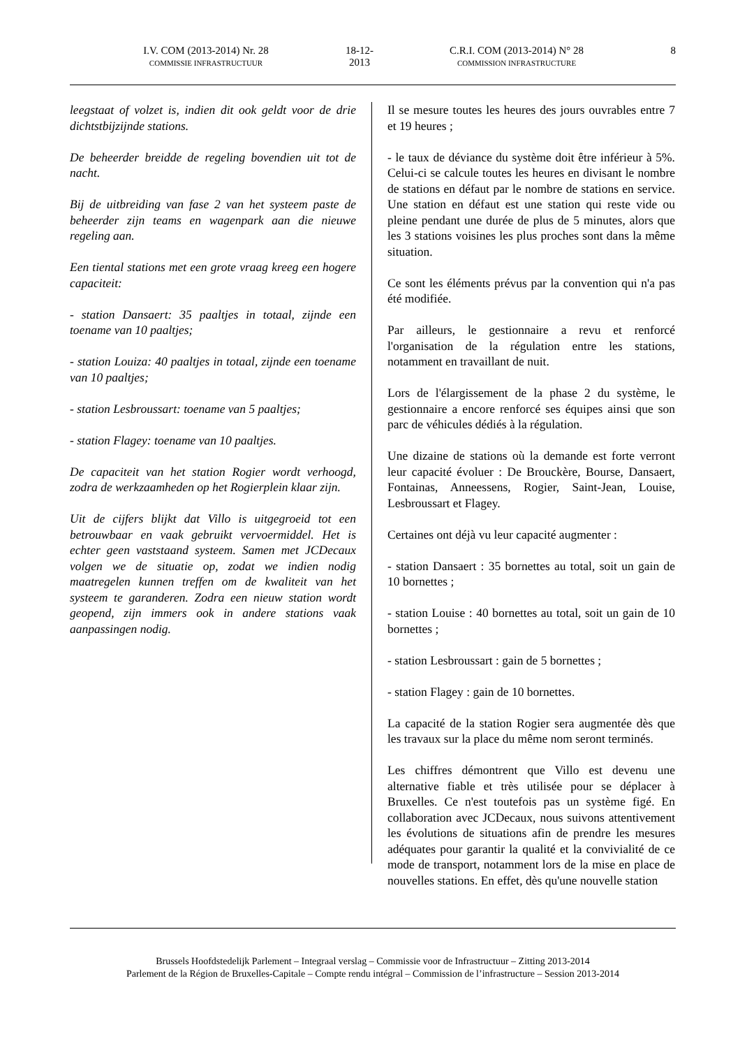I.V. COM (2013-2014) Nr. 28
COMMISSIE INFRASTRUCTUUR
18-12-2013
C.R.I. COM (2013-2014) N° 28
COMMISSION INFRASTRUCTURE
8
leegstaat of volzet is, indien dit ook geldt voor de drie dichtstbijzijnde stations.
De beheerder breidde de regeling bovendien uit tot de nacht.
Bij de uitbreiding van fase 2 van het systeem paste de beheerder zijn teams en wagenpark aan die nieuwe regeling aan.
Een tiental stations met een grote vraag kreeg een hogere capaciteit:
- station Dansaert: 35 paaltjes in totaal, zijnde een toename van 10 paaltjes;
- station Louiza: 40 paaltjes in totaal, zijnde een toename van 10 paaltjes;
- station Lesbroussart: toename van 5 paaltjes;
- station Flagey: toename van 10 paaltjes.
De capaciteit van het station Rogier wordt verhoogd, zodra de werkzaamheden op het Rogierplein klaar zijn.
Uit de cijfers blijkt dat Villo is uitgegroeid tot een betrouwbaar en vaak gebruikt vervoermiddel. Het is echter geen vaststaand systeem. Samen met JCDecaux volgen we de situatie op, zodat we indien nodig maatregelen kunnen treffen om de kwaliteit van het systeem te garanderen. Zodra een nieuw station wordt geopend, zijn immers ook in andere stations vaak aanpassingen nodig.
Il se mesure toutes les heures des jours ouvrables entre 7 et 19 heures ;
- le taux de déviance du système doit être inférieur à 5%. Celui-ci se calcule toutes les heures en divisant le nombre de stations en défaut par le nombre de stations en service. Une station en défaut est une station qui reste vide ou pleine pendant une durée de plus de 5 minutes, alors que les 3 stations voisines les plus proches sont dans la même situation.
Ce sont les éléments prévus par la convention qui n'a pas été modifiée.
Par ailleurs, le gestionnaire a revu et renforcé l'organisation de la régulation entre les stations, notamment en travaillant de nuit.
Lors de l'élargissement de la phase 2 du système, le gestionnaire a encore renforcé ses équipes ainsi que son parc de véhicules dédiés à la régulation.
Une dizaine de stations où la demande est forte verront leur capacité évoluer : De Brouckère, Bourse, Dansaert, Fontainas, Anneessens, Rogier, Saint-Jean, Louise, Lesbroussart et Flagey.
Certaines ont déjà vu leur capacité augmenter :
- station Dansaert : 35 bornettes au total, soit un gain de 10 bornettes ;
- station Louise : 40 bornettes au total, soit un gain de 10 bornettes ;
- station Lesbroussart : gain de 5 bornettes ;
- station Flagey : gain de 10 bornettes.
La capacité de la station Rogier sera augmentée dès que les travaux sur la place du même nom seront terminés.
Les chiffres démontrent que Villo est devenu une alternative fiable et très utilisée pour se déplacer à Bruxelles. Ce n'est toutefois pas un système figé. En collaboration avec JCDecaux, nous suivons attentivement les évolutions de situations afin de prendre les mesures adéquates pour garantir la qualité et la convivialité de ce mode de transport, notamment lors de la mise en place de nouvelles stations. En effet, dès qu'une nouvelle station
Brussels Hoofdstedelijk Parlement – Integraal verslag – Commissie voor de Infrastructuur – Zitting 2013-2014
Parlement de la Région de Bruxelles-Capitale – Compte rendu intégral – Commission de l’infrastructure – Session 2013-2014